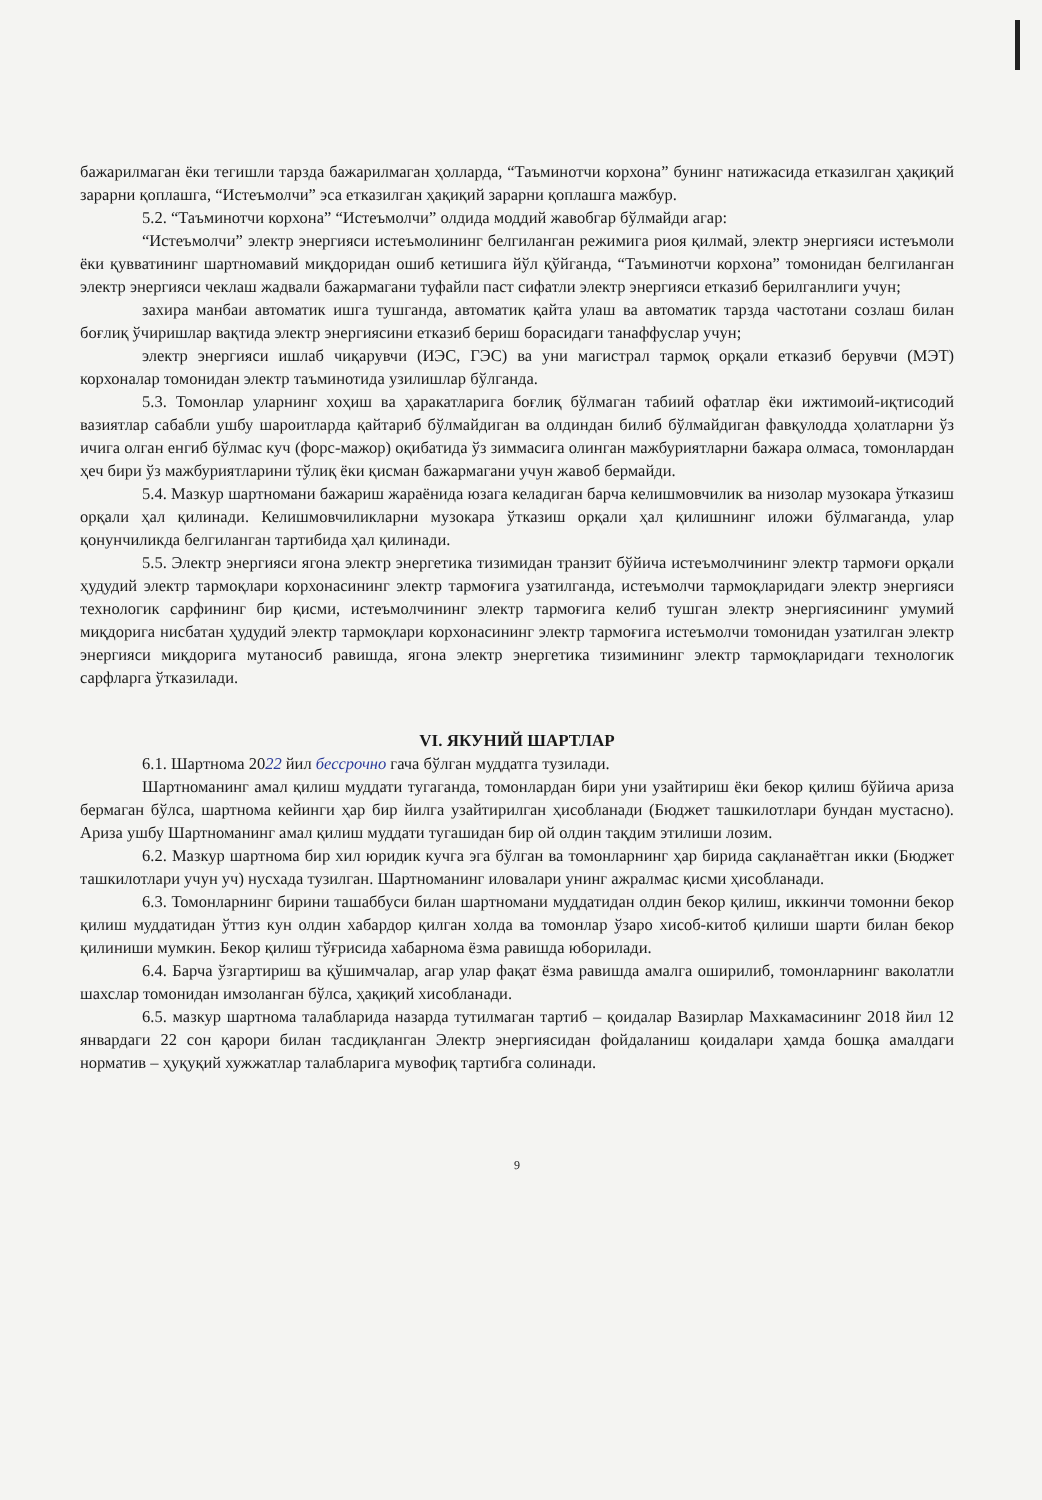бажарилмаган ёки тегишли тарзда бажарилмаган ҳолларда, “Таъминотчи корхона” бунинг натижасида етказилган ҳақиқий зарарни қоплашга, “Истеъмолчи” эса етказилган ҳақиқий зарарни қоплашга мажбур.
5.2. “Таъминотчи корхона” “Истеъмолчи” олдида моддий жавобгар бўлмайди агар:
“Истеъмолчи” электр энергияси истеъмолининг белгиланган режимига риоя қилмай, электр энергияси истеъмоли ёки қувватининг шартномавий миқдоридан ошиб кетишига йўл қўйганда, “Таъминотчи корхона” томонидан белгиланган электр энергияси чеклаш жадвали бажармагани туфайли паст сифатли электр энергияси етказиб берилганлиги учун;
захира манбаи автоматик ишга тушганда, автоматик қайта улаш ва автоматик тарзда частотани созлаш билан боғлиқ ўчиришлар вақтида электр энергиясини етказиб бериш борасидаги танаффуслар учун;
электр энергияси ишлаб чиқарувчи (ИЭС, ГЭС) ва уни магистрал тармоқ орқали етказиб берувчи (МЭТ) корхоналар томонидан электр таъминотида узилишлар бўлганда.
5.3. Томонлар уларнинг хоҳиш ва ҳаракатларига боғлиқ бўлмаган табиий офатлар ёки ижтимоий-иқтисодий вазиятлар сабабли ушбу шароитларда қайтариб бўлмайдиган ва олдиндан билиб бўлмайдиган фавқулодда ҳолатларни ўз ичига олган енгиб бўлмас куч (форс-мажор) оқибатида ўз зиммасига олинган мажбуриятларни бажара олмаса, томонлардан ҳеч бири ўз мажбуриятларини тўлиқ ёки қисман бажармагани учун жавоб бермайди.
5.4. Мазкур шартномани бажариш жараёнида юзага келадиган барча келишмовчилик ва низолар музокара ўтказиш орқали ҳал қилинади. Келишмовчиликларни музокара ўтказиш орқали ҳал қилишнинг иложи бўлмаганда, улар қонунчиликда белгиланган тартибида ҳал қилинади.
5.5. Электр энергияси ягона электр энергетика тизимидан транзит бўйича истеъмолчининг электр тармоғи орқали ҳудудий электр тармоқлари корхонасининг электр тармоғига узатилганда, истеъмолчи тармоқларидаги электр энергияси технологик сарфининг бир қисми, истеъмолчининг электр тармоғига келиб тушган электр энергиясининг умумий миқдорига нисбатан ҳудудий электр тармоқлари корхонасининг электр тармоғига истеъмолчи томонидан узатилган электр энергияси миқдорига мутаносиб равишда, ягона электр энергетика тизимининг электр тармоқларидаги технологик сарфларга ўтказилади.
VI. ЯКУНИЙ ШАРТЛАР
6.1. Шартнома 2022 йил бессрочно гача бўлган муддатга тузилади.
Шартноманинг амал қилиш муддати тугаганда, томонлардан бири уни узайтириш ёки бекор қилиш бўйича ариза бермаган бўлса, шартнома кейинги ҳар бир йилга узайтирилган ҳисобланади (Бюджет ташкилотлари бундан мустасно). Ариза ушбу Шартноманинг амал қилиш муддати тугашидан бир ой олдин тақдим этилиши лозим.
6.2. Мазкур шартнома бир хил юридик кучга эга бўлган ва томонларнинг ҳар бирида сақланаётган икки (Бюджет ташкилотлари учун уч) нусхада тузилган. Шартноманинг иловалари унинг ажралмас қисми ҳисобланади.
6.3. Томонларнинг бирини ташаббуси билан шартномани муддатидан олдин бекор қилиш, иккинчи томонни бекор қилиш муддатидан ўттиз кун олдин хабардор қилган холда ва томонлар ўзаро хисоб-китоб қилиши шарти билан бекор қилиниши мумкин. Бекор қилиш тўғрисида хабарнома ёзма равишда юборилади.
6.4. Барча ўзгартириш ва қўшимчалар, агар улар фақат ёзма равишда амалга оширилиб, томонларнинг ваколатли шахслар томонидан имзоланган бўлса, ҳақиқий хисобланади.
6.5. мазкур шартнома талабларида назарда тутилмаган тартиб – қоидалар Вазирлар Махкамасининг 2018 йил 12 январдаги 22 сон қарори билан тасдиқланган Электр энергиясидан фойдаланиш қоидалари ҳамда бошқа амалдаги норматив – ҳуқуқий хужжатлар талабларига мувофиқ тартибга солинади.
9